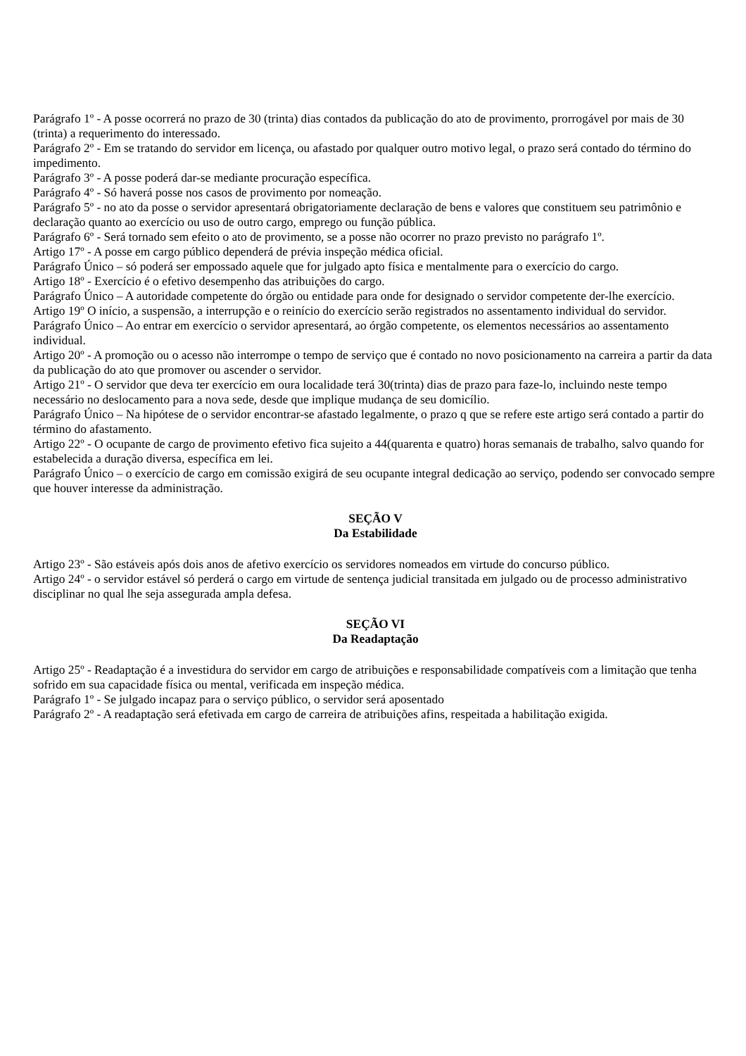Parágrafo 1º - A posse ocorrerá no prazo de 30 (trinta) dias contados da publicação do ato de provimento, prorrogável por mais de 30 (trinta) a requerimento do interessado.
Parágrafo 2º - Em se tratando do servidor em licença, ou afastado por qualquer outro motivo legal, o prazo será contado do término do impedimento.
Parágrafo 3º - A posse poderá dar-se mediante procuração específica.
Parágrafo 4º - Só haverá posse nos casos de provimento por nomeação.
Parágrafo 5º - no ato da posse o servidor apresentará obrigatoriamente declaração de bens e valores que constituem seu patrimônio e declaração quanto ao exercício ou uso de outro cargo, emprego ou função pública.
Parágrafo 6º - Será tornado sem efeito o ato de provimento, se a posse não ocorrer no prazo previsto no parágrafo 1º.
Artigo 17º - A posse em cargo público dependerá de prévia inspeção médica oficial.
Parágrafo Único – só poderá ser empossado aquele que for julgado apto física e mentalmente para o exercício do cargo.
Artigo 18º - Exercício é o efetivo desempenho das atribuições do cargo.
Parágrafo Único – A autoridade competente do órgão ou entidade para onde for designado o servidor competente der-lhe exercício.
Artigo 19º O início, a suspensão, a interrupção e o reinício do exercício serão registrados no assentamento individual do servidor.
Parágrafo Único – Ao entrar em exercício o servidor apresentará, ao órgão competente, os elementos necessários ao assentamento individual.
Artigo 20º - A promoção ou o acesso não interrompe o tempo de serviço que é contado no novo posicionamento na carreira a partir da data da publicação do ato que promover ou ascender o servidor.
Artigo 21º - O servidor que deva ter exercício em oura localidade terá 30(trinta) dias de prazo para faze-lo, incluindo neste tempo necessário no deslocamento para a nova sede, desde que implique mudança de seu domicílio.
Parágrafo Único – Na hipótese de o servidor encontrar-se afastado legalmente, o prazo q que se refere este artigo será contado a partir do término do afastamento.
Artigo 22º - O ocupante de cargo de provimento efetivo fica sujeito a 44(quarenta e quatro) horas semanais de trabalho, salvo quando for estabelecida a duração diversa, específica em lei.
Parágrafo Único – o exercício de cargo em comissão exigirá de seu ocupante integral dedicação ao serviço, podendo ser convocado sempre que houver interesse da administração.
SEÇÃO V
Da Estabilidade
Artigo 23º - São estáveis após dois anos de afetivo exercício os servidores nomeados em virtude do concurso público.
Artigo 24º - o servidor estável só perderá o cargo em virtude de sentença judicial transitada em julgado ou de processo administrativo disciplinar no qual lhe seja assegurada ampla defesa.
SEÇÃO VI
Da Readaptação
Artigo 25º - Readaptação é a investidura do servidor em cargo de atribuições e responsabilidade compatíveis com a limitação que tenha sofrido em sua capacidade física ou mental, verificada em inspeção médica.
Parágrafo 1º - Se julgado incapaz para o serviço público, o servidor será aposentado
Parágrafo 2º - A readaptação será efetivada em cargo de carreira de atribuições afins, respeitada a habilitação exigida.